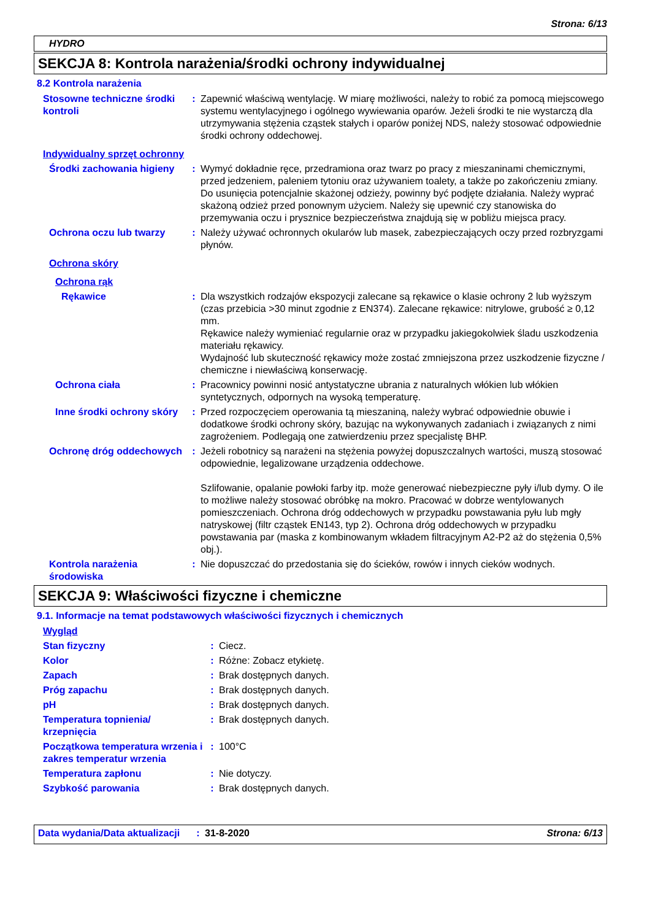Strona: 6/13
HYDRO
SEKCJA 8: Kontrola narażenia/środki ochrony indywidualnej
8.2 Kontrola narażenia
| Stosowne techniczne środki kontroli | : | Zapewnić właściwą wentylację. W miarę możliwości, należy to robić za pomocą miejscowego systemu wentylacyjnego i ogólnego wywiewania oparów. Jeżeli środki te nie wystarczą dla utrzymywania stężenia cząstek stałych i oparów poniżej NDS, należy stosować odpowiednie środki ochrony oddechowej. |
| Indywidualny sprzęt ochronny | | |
| Środki zachowania higieny | : | Wymyć dokładnie ręce, przedramiona oraz twarz po pracy z mieszaninami chemicznymi, przed jedzeniem, paleniem tytoniu oraz używaniem toalety, a także po zakończeniu zmiany. Do usunięcia potencjalnie skażonej odzieży, powinny być podjęte działania. Należy wyprać skażoną odzież przed ponownym użyciem. Należy się upewnić czy stanowiska do przemywania oczu i prysznice bezpieczeństwa znajdują się w pobliżu miejsca pracy. |
| Ochrona oczu lub twarzy | : | Należy używać ochronnych okularów lub masek, zabezpieczających oczy przed rozbryzgami płynów. |
| Ochrona skóry | | |
| Ochrona rąk | | |
| Rękawice | : | Dla wszystkich rodzajów ekspozycji zalecane są rękawice o klasie ochrony 2 lub wyższym (czas przebicia >30 minut zgodnie z EN374). Zalecane rękawice: nitrylowe, grubość ≥ 0,12 mm. Rękawice należy wymieniać regularnie oraz w przypadku jakiegokolwiek śladu uszkodzenia materiału rękawicy. Wydajność lub skuteczność rękawicy może zostać zmniejszona przez uszkodzenie fizyczne / chemiczne i niewłaściwą konserwację. |
| Ochrona ciała | : | Pracownicy powinni nosić antystatyczne ubrania z naturalnych włókien lub włókien syntetycznych, odpornych na wysoką temperaturę. |
| Inne środki ochrony skóry | : | Przed rozpoczęciem operowania tą mieszaniną, należy wybrać odpowiednie obuwie i dodatkowe środki ochrony skóry, bazując na wykonywanych zadaniach i związanych z nimi zagrożeniem. Podlegają one zatwierdzeniu przez specjalistę BHP. |
| Ochronę dróg oddechowych | : | Jeżeli robotnicy są narażeni na stężenia powyżej dopuszczalnych wartości, muszą stosować odpowiednie, legalizowane urządzenia oddechowe. Szlifowanie, opalanie powłoki farby itp. może generować niebezpieczne pyły i/lub dymy. O ile to możliwe należy stosować obróbkę na mokro. Pracować w dobrze wentylowanych pomieszczeniach. Ochrona dróg oddechowych w przypadku powstawania pyłu lub mgły natryskowej (filtr cząstek EN143, typ 2). Ochrona dróg oddechowych w przypadku powstawania par (maska z kombinowanym wkładem filtracyjnym A2-P2 aż do stężenia 0,5% obj.). |
| Kontrola narażenia środowiska | : | Nie dopuszczać do przedostania się do ścieków, rowów i innych cieków wodnych. |
SEKCJA 9: Właściwości fizyczne i chemiczne
9.1. Informacje na temat podstawowych właściwości fizycznych i chemicznych
| Wygląd | | |
| Stan fizyczny | : | Ciecz. |
| Kolor | : | Różne: Zobacz etykietę. |
| Zapach | : | Brak dostępnych danych. |
| Próg zapachu | : | Brak dostępnych danych. |
| pH | : | Brak dostępnych danych. |
| Temperatura topnienia/ krzepnięcia | : | Brak dostępnych danych. |
| Początkowa temperatura wrzenia i zakres temperatur wrzenia | : | 100°C |
| Temperatura zapłonu | : | Nie dotyczy. |
| Szybkość parowania | : | Brak dostępnych danych. |
| Data wydania/Data aktualizacji | : | 31-8-2020 | Strona: 6/13 |